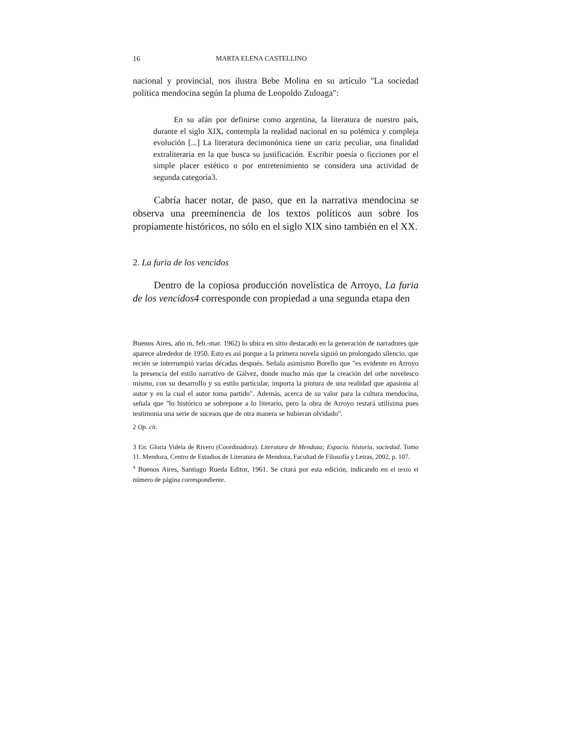16 MARTA ELENA CASTELLINO
nacional y provincial, nos ilustra Bebe Molina en su artículo "La sociedad política mendocina según la pluma de Leopoldo Zuloaga":
En su afán por definirse como argentina, la literatura de nuestro país, durante el siglo XIX, contempla la realidad nacional en su polémica y compleja evolución [...] La literatura decimonónica tiene un cariz peculiar, una finalidad extraliteraria en la que busca su justificación. Escribir poesía o ficciones por el simple placer estético o por entretenimiento se considera una actividad de segunda categoría3.
Cabría hacer notar, de paso, que en la narrativa mendocina se observa una preeminencia de los textos políticos aun sobre los propiamente históricos, no sólo en el siglo XIX sino también en el XX.
2. La furia de los vencidos
Dentro de la copiosa producción novelística de Arroyo, La furia de los vencidos4 corresponde con propiedad a una segunda etapa den
Buenos Aires, año m, feb.-mar. 1962) lo ubica en sitio destacado en la generación de narradores que aparece alrededor de 1950. Esto es así porque a la primera novela siguió un prolongado silencio, que recién se interrumpió varias décadas después. Señala asimismo Borello que "es evidente en Arroyo la presencia del estilo narrativo de Gálvez, donde mucho más que la creación del orbe novelesco mismo, con su desarrollo y su estilo particular, importa la pintura de una realidad que apasiona al autor y en la cual el autor toma partido". Además, acerca de su valor para la cultura mendocina, señala que "lo histórico se sobrepone a lo literario, pero la obra de Arroyo restará utilísima pues testimonia una serie de sucesos que de otra manera se hubieran olvidado".
2 Op. cit.
3 En: Gloria Videla de Rivero (Coordinadora). Literatura de Mendoza; Espacio. historia, sociedad. Tomo 11. Mendoza, Centro de Estudios de Literatura de Mendoza, Facultad de Filosofía y Letras, 2002, p. 107.
<sup>4</sup> Buenos Aires, Santiago Rueda Editor, 1961. Se citará por esta edición, indicando en el texto el número de página correspondiente.